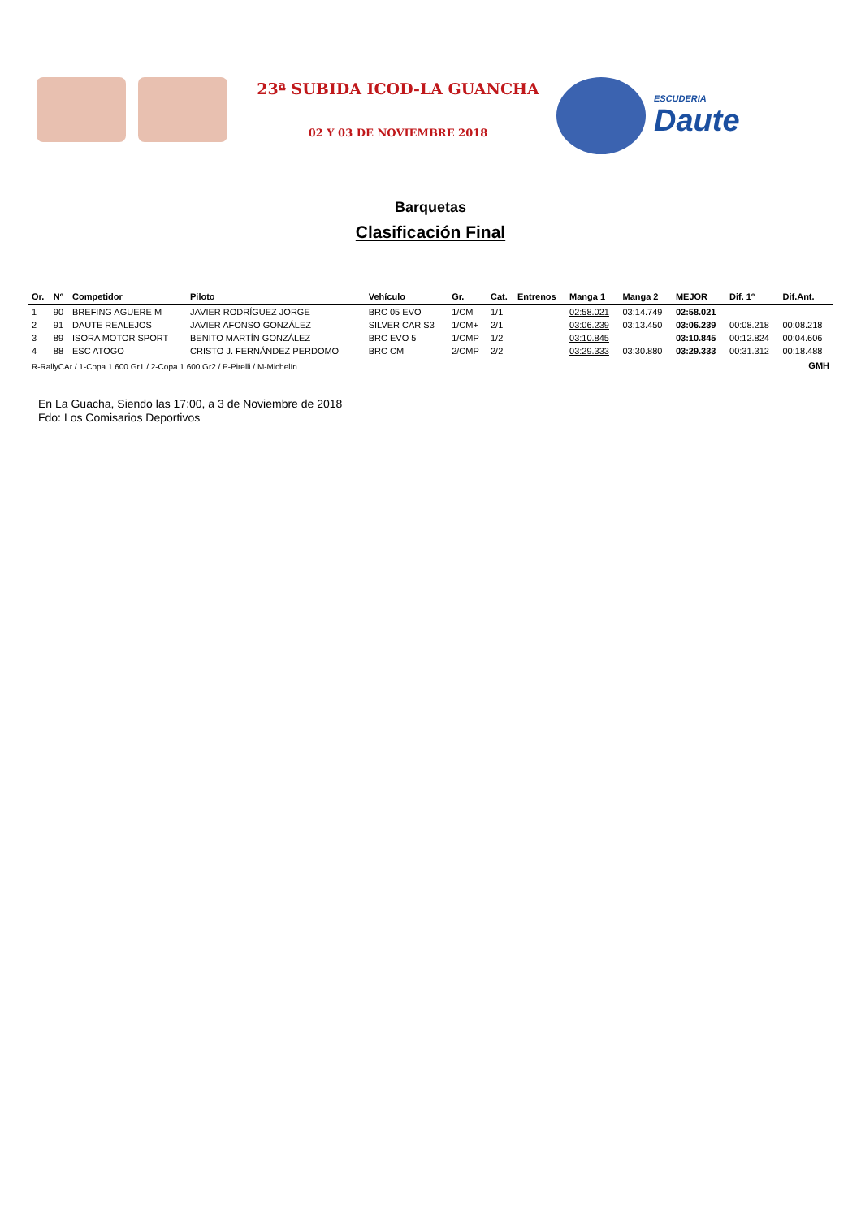23ª SUBIDA ICOD-LA GUANCHA
02 Y 03 DE NOVIEMBRE 2018
ESCUDERIA
Daute
Barquetas
Clasificación Final
| Or. | Nº | Competidor | Piloto | Vehículo | Gr. | Cat. | Entrenos | Manga 1 | Manga 2 | MEJOR | Dif. 1º | Dif.Ant. |
| --- | --- | --- | --- | --- | --- | --- | --- | --- | --- | --- | --- | --- |
| 1 | 90 | BREFING AGUERE M | JAVIER RODRÍGUEZ JORGE | BRC 05 EVO | 1/CM | 1/1 | | 02:58.021 | 03:14.749 | 02:58.021 | | |
| 2 | 91 | DAUTE REALEJOS | JAVIER AFONSO GONZÁLEZ | SILVER CAR S3 | 1/CM+ | 2/1 | | 03:06.239 | 03:13.450 | 03:06.239 | 00:08.218 | 00:08.218 |
| 3 | 89 | ISORA MOTOR SPORT | BENITO MARTÍN GONZÁLEZ | BRC EVO 5 | 1/CMP | 1/2 | | 03:10.845 | | 03:10.845 | 00:12.824 | 00:04.606 |
| 4 | 88 | ESC ATOGO | CRISTO J. FERNÁNDEZ PERDOMO | BRC CM | 2/CMP | 2/2 | | 03:29.333 | 03:30.880 | 03:29.333 | 00:31.312 | 00:18.488 |
| R-RallyCAr / 1-Copa 1.600 Gr1 / 2-Copa 1.600 Gr2 / P-Pirelli / M-Michelín | | | | | | | | | | | | GMH |
En La Guacha, Siendo las 17:00, a 3 de Noviembre de 2018
Fdo: Los Comisarios Deportivos